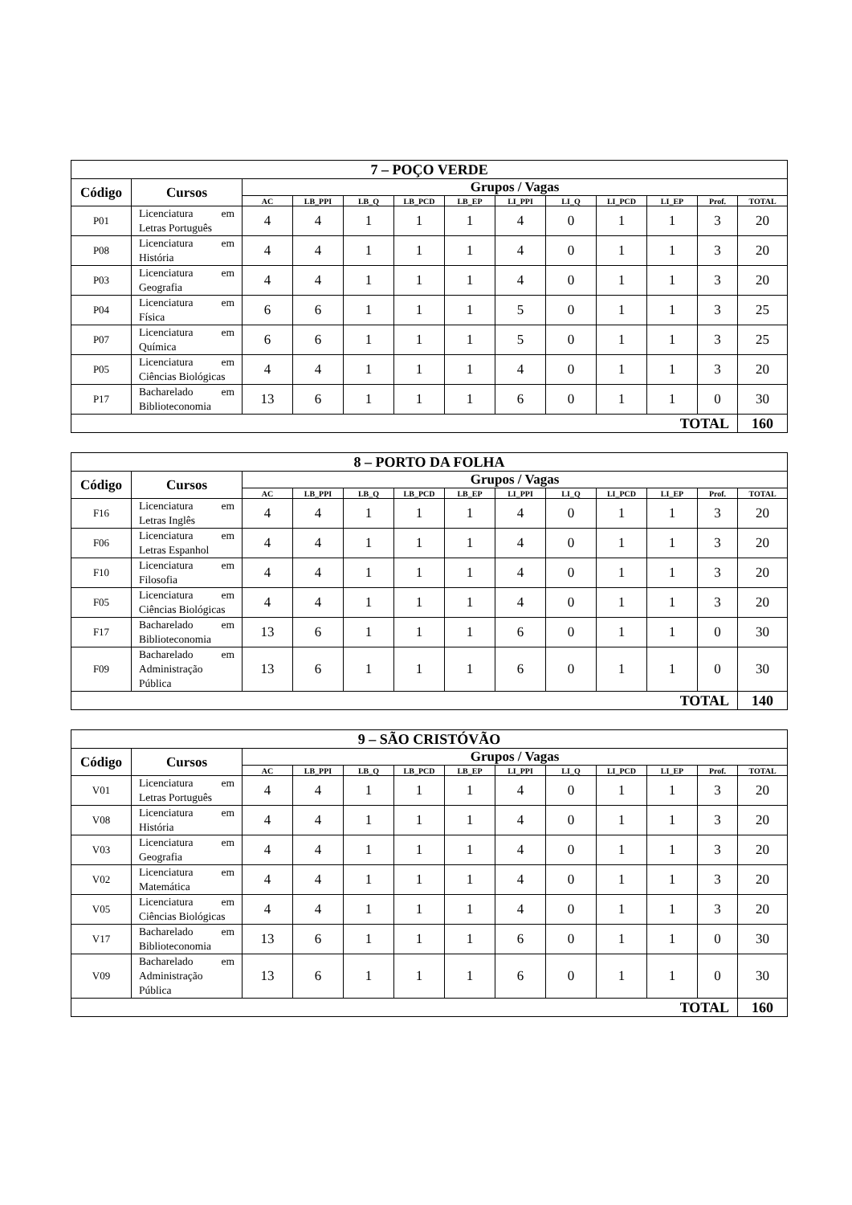| 7 – POÇO VERDE | | | | | | | | | | | | |
| --- | --- | --- | --- | --- | --- | --- | --- | --- | --- | --- | --- | --- |
| Código | Cursos | Grupos / Vagas | | | | | | | | | | |
| | | AC | LB_PPI | LB_Q | LB_PCD | LB_EP | LI_PPI | LI_Q | LI_PCD | LI_EP | Prof. | TOTAL |
| P01 | Licenciatura em Letras Português | 4 | 4 | 1 | 1 | 1 | 4 | 0 | 1 | 1 | 3 | 20 |
| P08 | Licenciatura em História | 4 | 4 | 1 | 1 | 1 | 4 | 0 | 1 | 1 | 3 | 20 |
| P03 | Licenciatura em Geografia | 4 | 4 | 1 | 1 | 1 | 4 | 0 | 1 | 1 | 3 | 20 |
| P04 | Licenciatura em Física | 6 | 6 | 1 | 1 | 1 | 5 | 0 | 1 | 1 | 3 | 25 |
| P07 | Licenciatura em Química | 6 | 6 | 1 | 1 | 1 | 5 | 0 | 1 | 1 | 3 | 25 |
| P05 | Licenciatura em Ciências Biológicas | 4 | 4 | 1 | 1 | 1 | 4 | 0 | 1 | 1 | 3 | 20 |
| P17 | Bacharelado em Biblioteconomia | 13 | 6 | 1 | 1 | 1 | 6 | 0 | 1 | 1 | 0 | 30 |
| TOTAL | | | | | | | | | | | | 160 |
| 8 – PORTO DA FOLHA | | | | | | | | | | | | |
| --- | --- | --- | --- | --- | --- | --- | --- | --- | --- | --- | --- | --- |
| Código | Cursos | Grupos / Vagas | | | | | | | | | | |
| | | AC | LB_PPI | LB_Q | LB_PCD | LB_EP | LI_PPI | LI_Q | LI_PCD | LI_EP | Prof. | TOTAL |
| F16 | Licenciatura em Letras Inglês | 4 | 4 | 1 | 1 | 1 | 4 | 0 | 1 | 1 | 3 | 20 |
| F06 | Licenciatura em Letras Espanhol | 4 | 4 | 1 | 1 | 1 | 4 | 0 | 1 | 1 | 3 | 20 |
| F10 | Licenciatura em Filosofia | 4 | 4 | 1 | 1 | 1 | 4 | 0 | 1 | 1 | 3 | 20 |
| F05 | Licenciatura em Ciências Biológicas | 4 | 4 | 1 | 1 | 1 | 4 | 0 | 1 | 1 | 3 | 20 |
| F17 | Bacharelado em Biblioteconomia | 13 | 6 | 1 | 1 | 1 | 6 | 0 | 1 | 1 | 0 | 30 |
| F09 | Bacharelado em Administração Pública | 13 | 6 | 1 | 1 | 1 | 6 | 0 | 1 | 1 | 0 | 30 |
| TOTAL | | | | | | | | | | | | 140 |
| 9 – SÃO CRISTÓVÃO | | | | | | | | | | | | |
| --- | --- | --- | --- | --- | --- | --- | --- | --- | --- | --- | --- | --- |
| Código | Cursos | Grupos / Vagas | | | | | | | | | | |
| | | AC | LB_PPI | LB_Q | LB_PCD | LB_EP | LI_PPI | LI_Q | LI_PCD | LI_EP | Prof. | TOTAL |
| V01 | Licenciatura em Letras Português | 4 | 4 | 1 | 1 | 1 | 4 | 0 | 1 | 1 | 3 | 20 |
| V08 | Licenciatura em História | 4 | 4 | 1 | 1 | 1 | 4 | 0 | 1 | 1 | 3 | 20 |
| V03 | Licenciatura em Geografia | 4 | 4 | 1 | 1 | 1 | 4 | 0 | 1 | 1 | 3 | 20 |
| V02 | Licenciatura em Matemática | 4 | 4 | 1 | 1 | 1 | 4 | 0 | 1 | 1 | 3 | 20 |
| V05 | Licenciatura em Ciências Biológicas | 4 | 4 | 1 | 1 | 1 | 4 | 0 | 1 | 1 | 3 | 20 |
| V17 | Bacharelado em Biblioteconomia | 13 | 6 | 1 | 1 | 1 | 6 | 0 | 1 | 1 | 0 | 30 |
| V09 | Bacharelado em Administração Pública | 13 | 6 | 1 | 1 | 1 | 6 | 0 | 1 | 1 | 0 | 30 |
| TOTAL | | | | | | | | | | | | 160 |